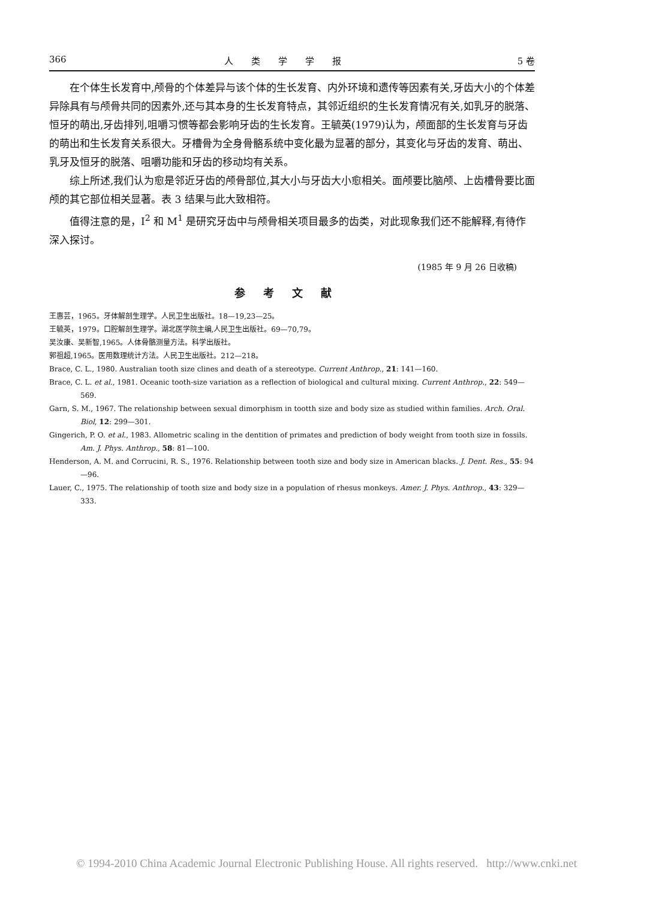366 人类学学报 5 卷
在个体生长发育中,颅骨的个体差异与该个体的生长发育、内外环境和遗传等因素有关,牙齿大小的个体差异除具有与颅骨共同的因素外,还与其本身的生长发育特点，其邻近组织的生长发育情况有关,如乳牙的脱落、恒牙的萌出,牙齿排列,咀嚼习惯等都会影响牙齿的生长发育。王毓英(1979)认为，颅面部的生长发育与牙齿的萌出和生长发育关系很大。牙槽骨为全身骨骼系统中变化最为显著的部分，其变化与牙齿的发育、萌出、乳牙及恒牙的脱落、咀嚼功能和牙齿的移动均有关系。
综上所述,我们认为愈是邻近牙齿的颅骨部位,其大小与牙齿大小愈相关。面颅要比脑颅、上齿槽骨要比面颅的其它部位相关显著。表 3 结果与此大致相符。
值得注意的是，I<sup>2</sup> 和 M<sup>1</sup> 是研究牙齿中与颅骨相关项目最多的齿类，对此现象我们还不能解释,有待作深入探讨。
(1985 年 9 月 26 日收稿)
参考文献
王惠芸，1965。牙体解剖生理学。人民卫生出版社。18—19,23—25。
王毓英，1979。口腔解剖生理学。湖北医学院主编,人民卫生出版社。69—70,79。
吴汝康、吴新智,1965。人体骨骼测量方法。科学出版社。
郭祖超,1965。医用数理统计方法。人民卫生出版社。212—218。
Brace, C. L., 1980. Australian tooth size clines and death of a stereotype. Current Anthrop., 21: 141—160.
Brace, C. L. et al., 1981. Oceanic tooth-size variation as a reflection of biological and cultural mixing. Current Anthrop., 22: 549—569.
Garn, S. M., 1967. The relationship between sexual dimorphism in tootth size and body size as studied within families. Arch. Oral. Biol, 12: 299—301.
Gingerich, P. O. et al., 1983. Allometric scaling in the dentition of primates and prediction of body weight from tooth size in fossils. Am. J. Phys. Anthrop., 58: 81—100.
Henderson, A. M. and Corrucini, R. S., 1976. Relationship between tooth size and body size in American blacks. J. Dent. Res., 55: 94—96.
Lauer, C., 1975. The relationship of tooth size and body size in a population of rhesus monkeys. Amer. J. Phys. Anthrop., 43: 329—333.
© 1994-2010 China Academic Journal Electronic Publishing House. All rights reserved. http://www.cnki.net